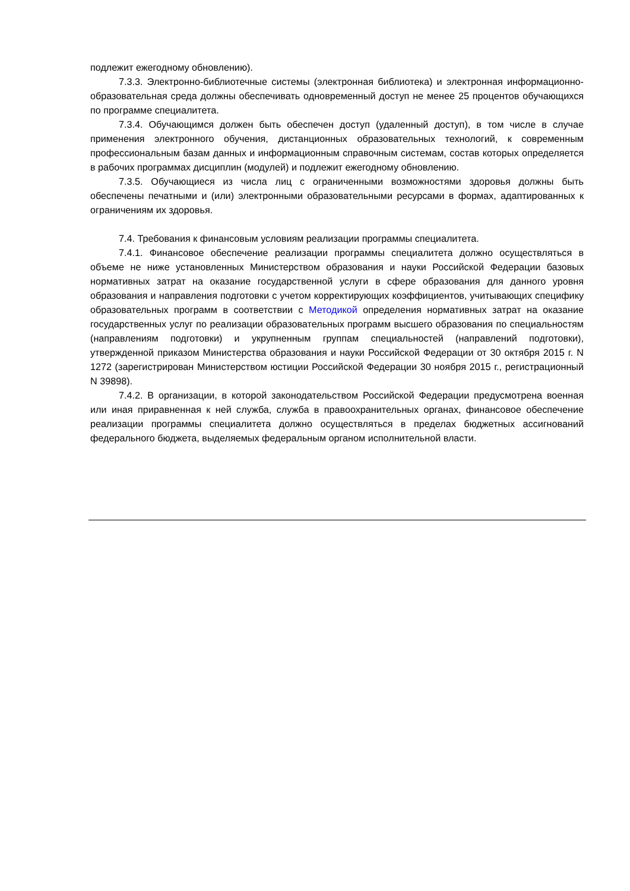подлежит ежегодному обновлению).
7.3.3. Электронно-библиотечные системы (электронная библиотека) и электронная информационно-образовательная среда должны обеспечивать одновременный доступ не менее 25 процентов обучающихся по программе специалитета.
7.3.4. Обучающимся должен быть обеспечен доступ (удаленный доступ), в том числе в случае применения электронного обучения, дистанционных образовательных технологий, к современным профессиональным базам данных и информационным справочным системам, состав которых определяется в рабочих программах дисциплин (модулей) и подлежит ежегодному обновлению.
7.3.5. Обучающиеся из числа лиц с ограниченными возможностями здоровья должны быть обеспечены печатными и (или) электронными образовательными ресурсами в формах, адаптированных к ограничениям их здоровья.
7.4. Требования к финансовым условиям реализации программы специалитета.
7.4.1. Финансовое обеспечение реализации программы специалитета должно осуществляться в объеме не ниже установленных Министерством образования и науки Российской Федерации базовых нормативных затрат на оказание государственной услуги в сфере образования для данного уровня образования и направления подготовки с учетом корректирующих коэффициентов, учитывающих специфику образовательных программ в соответствии с Методикой определения нормативных затрат на оказание государственных услуг по реализации образовательных программ высшего образования по специальностям (направлениям подготовки) и укрупненным группам специальностей (направлений подготовки), утвержденной приказом Министерства образования и науки Российской Федерации от 30 октября 2015 г. N 1272 (зарегистрирован Министерством юстиции Российской Федерации 30 ноября 2015 г., регистрационный N 39898).
7.4.2. В организации, в которой законодательством Российской Федерации предусмотрена военная или иная приравненная к ней служба, служба в правоохранительных органах, финансовое обеспечение реализации программы специалитета должно осуществляться в пределах бюджетных ассигнований федерального бюджета, выделяемых федеральным органом исполнительной власти.